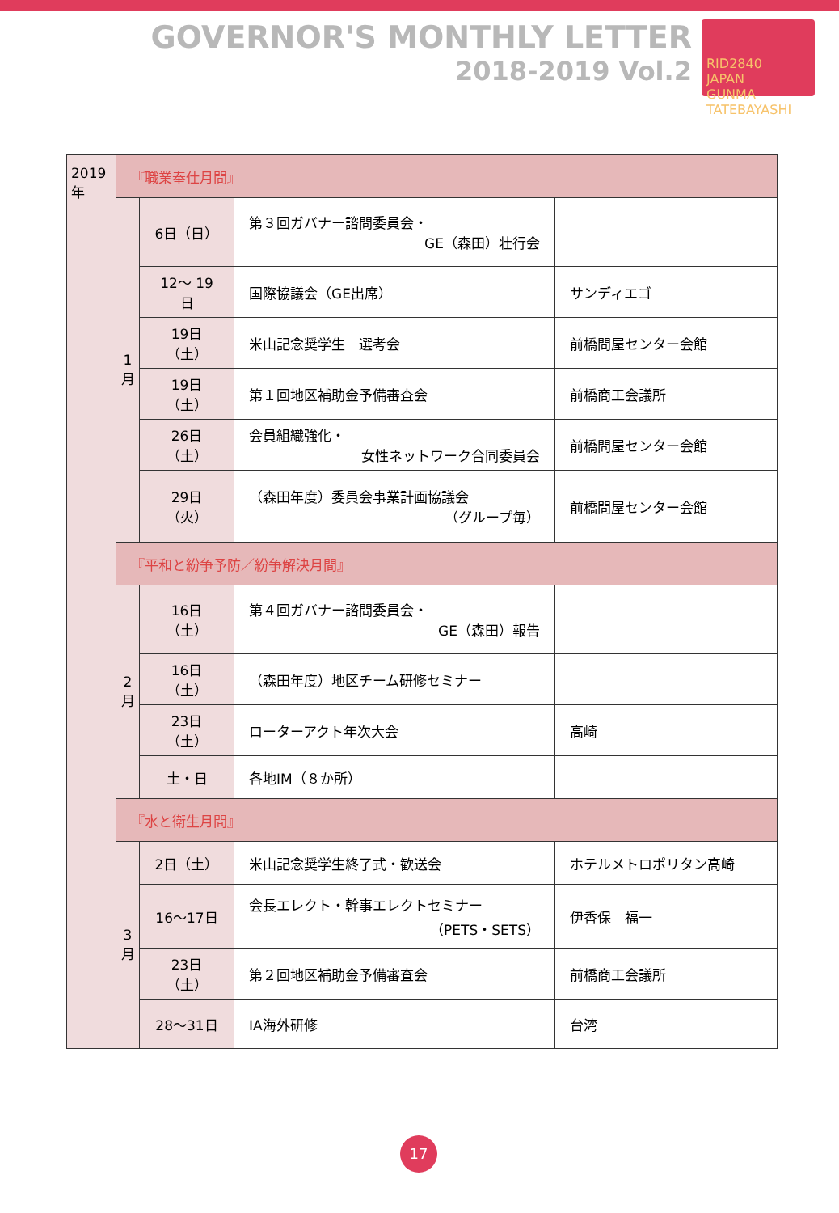GOVERNOR'S MONTHLY LETTER
2018-2019 Vol.2
RID2840
JAPAN
GUNMA TATEBAYASHI
| 2019年 | 『職業奉仕月間』 | | | |
| | 1月 | 6日（日） | 第３回ガバナー諮問委員会・ GE（森田）壮行会 | |
| | | 12～ 19日 | 国際協議会（GE出席） | サンディエゴ |
| | | 19日（土） | 米山記念奨学生 選考会 | 前橋問屋センター会館 |
| | | 19日（土） | 第１回地区補助金予備審査会 | 前橋商工会議所 |
| | | 26日（土） | 会員組織強化・ 女性ネットワーク合同委員会 | 前橋問屋センター会館 |
| | | 29日（火） | （森田年度）委員会事業計画協議会 （グループ毎） | 前橋問屋センター会館 |
| | 『平和と紛争予防／紛争解決月間』 | | | |
| | 2月 | 16日（土） | 第４回ガバナー諮問委員会・ GE（森田）報告 | |
| | | 16日（土） | （森田年度）地区チーム研修セミナー | |
| | | 23日（土） | ローターアクト年次大会 | 高崎 |
| | | 土・日 | 各地IM（８か所） | |
| | 『水と衛生月間』 | | | |
| | 3月 | 2日（土） | 米山記念奨学生終了式・歓送会 | ホテルメトロポリタン高崎 |
| | | 16～17日 | 会長エレクト・幹事エレクトセミナー （PETS・SETS） | 伊香保 福一 |
| | | 23日（土） | 第２回地区補助金予備審査会 | 前橋商工会議所 |
| | | 28～31日 | IA海外研修 | 台湾 |
17